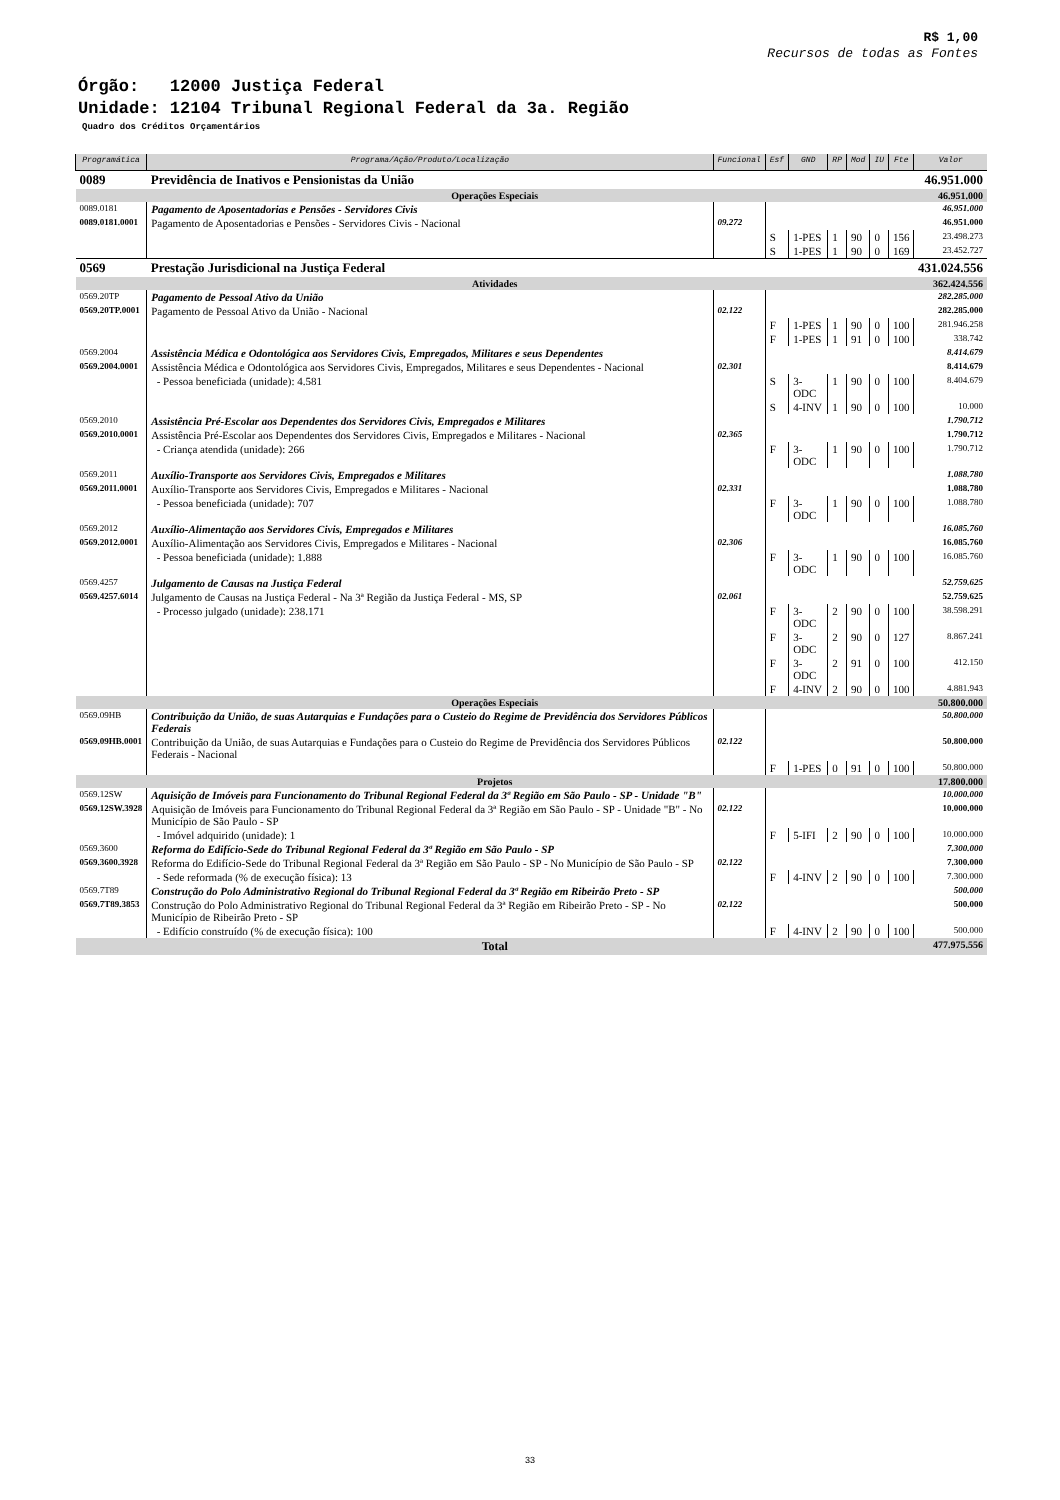R$ 1,00
Recursos de todas as Fontes
Órgão: 12000 Justiça Federal
Unidade: 12104 Tribunal Regional Federal da 3a. Região
Quadro dos Créditos Orçamentários
| Programática | Programa/Ação/Produto/Localização | Funcional | Esf | GND | RP | Mod | IU | Fte | Valor |
| --- | --- | --- | --- | --- | --- | --- | --- | --- | --- |
| 0089 | Previdência de Inativos e Pensionistas da União | | | | | | | | 46.951.000 |
| Operações Especiais | | | | | | | | | 46.951.000 |
| 0089.0181 | Pagamento de Aposentadorias e Pensões - Servidores Civis | | | | | | | | 46.951.000 |
| 0089.0181.0001 | Pagamento de Aposentadorias e Pensões - Servidores Civis - Nacional | 09.272 | | | | | | | 46.951.000 |
| | | | S | 1-PES | 1 | 90 | 0 | 156 | 23.498.273 |
| | | | S | 1-PES | 1 | 90 | 0 | 169 | 23.452.727 |
| 0569 | Prestação Jurisdicional na Justiça Federal | | | | | | | | 431.024.556 |
| Atividades | | | | | | | | | 362.424.556 |
| 0569.20TP | Pagamento de Pessoal Ativo da União | | | | | | | | 282.285.000 |
| 0569.20TP.0001 | Pagamento de Pessoal Ativo da União - Nacional | 02.122 | | | | | | | 282.285.000 |
| | | | F | 1-PES | 1 | 90 | 0 | 100 | 281.946.258 |
| | | | F | 1-PES | 1 | 91 | 0 | 100 | 338.742 |
| 0569.2004 | Assistência Médica e Odontológica aos Servidores Civis, Empregados, Militares e seus Dependentes | | | | | | | | 8.414.679 |
| 0569.2004.0001 | Assistência Médica e Odontológica aos Servidores Civis, Empregados, Militares e seus Dependentes - Nacional | 02.301 | | | | | | | 8.414.679 |
| | - Pessoa beneficiada (unidade): 4.581 | | S | 3-ODC | 1 | 90 | 0 | 100 | 8.404.679 |
| | | | S | 4-INV | 1 | 90 | 0 | 100 | 10.000 |
| 0569.2010 | Assistência Pré-Escolar aos Dependentes dos Servidores Civis, Empregados e Militares | | | | | | | | 1.790.712 |
| 0569.2010.0001 | Assistência Pré-Escolar aos Dependentes dos Servidores Civis, Empregados e Militares - Nacional | 02.365 | | | | | | | 1.790.712 |
| | - Criança atendida (unidade): 266 | | F | 3-ODC | 1 | 90 | 0 | 100 | 1.790.712 |
| 0569.2011 | Auxílio-Transporte aos Servidores Civis, Empregados e Militares | | | | | | | | 1.088.780 |
| 0569.2011.0001 | Auxílio-Transporte aos Servidores Civis, Empregados e Militares - Nacional | 02.331 | | | | | | | 1.088.780 |
| | - Pessoa beneficiada (unidade): 707 | | F | 3-ODC | 1 | 90 | 0 | 100 | 1.088.780 |
| 0569.2012 | Auxílio-Alimentação aos Servidores Civis, Empregados e Militares | | | | | | | | 16.085.760 |
| 0569.2012.0001 | Auxílio-Alimentação aos Servidores Civis, Empregados e Militares - Nacional | 02.306 | | | | | | | 16.085.760 |
| | - Pessoa beneficiada (unidade): 1.888 | | F | 3-ODC | 1 | 90 | 0 | 100 | 16.085.760 |
| 0569.4257 | Julgamento de Causas na Justiça Federal | | | | | | | | 52.759.625 |
| 0569.4257.6014 | Julgamento de Causas na Justiça Federal - Na 3ª Região da Justiça Federal - MS, SP | 02.061 | | | | | | | 52.759.625 |
| | - Processo julgado (unidade): 238.171 | | F | 3-ODC | 2 | 90 | 0 | 100 | 38.598.291 |
| | | | F | 3-ODC | 2 | 90 | 0 | 127 | 8.867.241 |
| | | | F | 3-ODC | 2 | 91 | 0 | 100 | 412.150 |
| | | | F | 4-INV | 2 | 90 | 0 | 100 | 4.881.943 |
| Operações Especiais | | | | | | | | | 50.800.000 |
| 0569.09HB | Contribuição da União, de suas Autarquias e Fundações para o Custeio do Regime de Previdência dos Servidores Públicos Federais | | | | | | | | 50.800.000 |
| 0569.09HB.0001 | Contribuição da União, de suas Autarquias e Fundações para o Custeio do Regime de Previdência dos Servidores Públicos Federais - Nacional | 02.122 | | | | | | | 50.800.000 |
| | | | F | 1-PES | 0 | 91 | 0 | 100 | 50.800.000 |
| Projetos | | | | | | | | | 17.800.000 |
| 0569.12SW | Aquisição de Imóveis para Funcionamento do Tribunal Regional Federal da 3ª Região em São Paulo - SP - Unidade "B" | | | | | | | | 10.000.000 |
| 0569.12SW.3928 | Aquisição de Imóveis para Funcionamento do Tribunal Regional Federal da 3ª Região em São Paulo - SP - Unidade "B" - No Município de São Paulo - SP | 02.122 | | | | | | | 10.000.000 |
| | - Imóvel adquirido (unidade): 1 | | F | 5-IFI | 2 | 90 | 0 | 100 | 10.000.000 |
| 0569.3600 | Reforma do Edifício-Sede do Tribunal Regional Federal da 3ª Região em São Paulo - SP | | | | | | | | 7.300.000 |
| 0569.3600.3928 | Reforma do Edifício-Sede do Tribunal Regional Federal da 3ª Região em São Paulo - SP - No Município de São Paulo - SP | 02.122 | | | | | | | 7.300.000 |
| | - Sede reformada (% de execução física): 13 | | F | 4-INV | 2 | 90 | 0 | 100 | 7.300.000 |
| 0569.7T89 | Construção do Polo Administrativo Regional do Tribunal Regional Federal da 3ª Região em Ribeirão Preto - SP | | | | | | | | 500.000 |
| 0569.7T89.3853 | Construção do Polo Administrativo Regional do Tribunal Regional Federal da 3ª Região em Ribeirão Preto - SP - No Município de Ribeirão Preto - SP | 02.122 | | | | | | | 500.000 |
| | - Edifício construído (% de execução física): 100 | | F | 4-INV | 2 | 90 | 0 | 100 | 500.000 |
| Total | | | | | | | | | 477.975.556 |
33